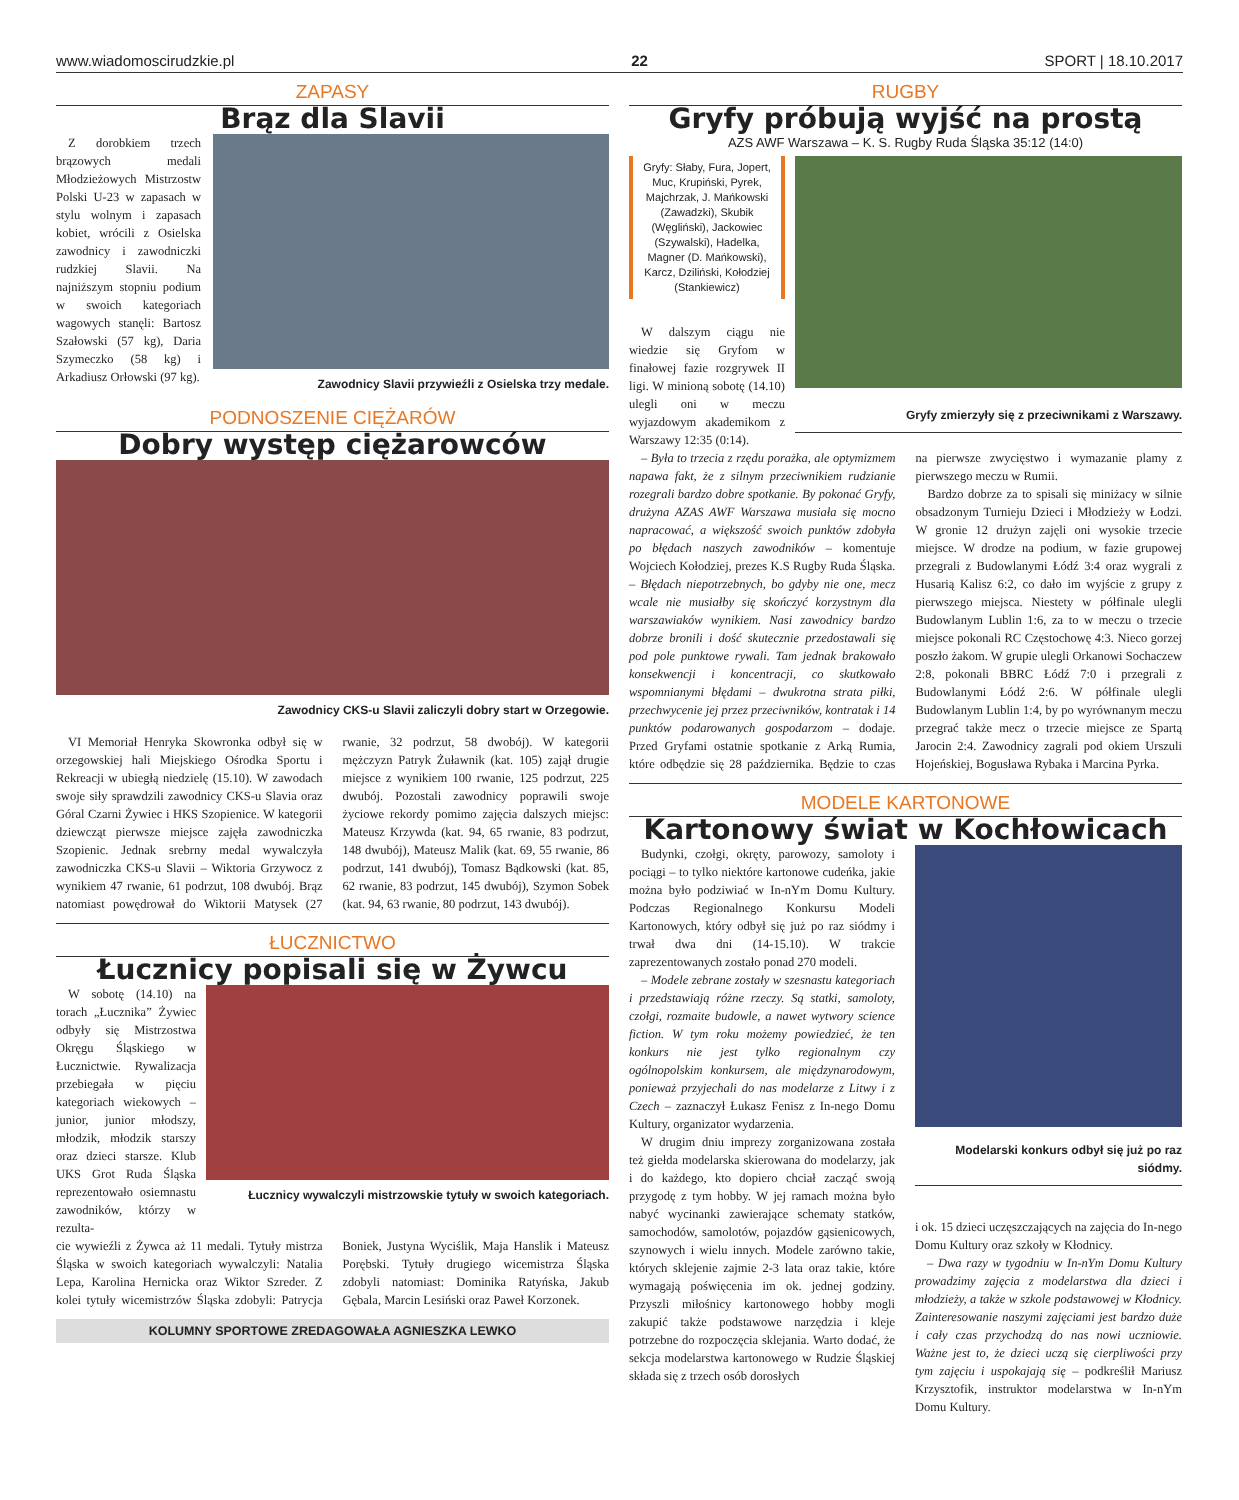www.wiadomoscirudzkie.pl 22 SPORT | 18.10.2017
ZAPASY
Brąz dla Slavii
Z dorobkiem trzech brązowych medali Młodzieżowych Mistrzostw Polski U-23 w zapasach w stylu wolnym i zapasach kobiet, wrócili z Osielska zawodnicy i zawodniczki rudzkiej Slavii. Na najniższym stopniu podium w swoich kategoriach wagowych stanęli: Bartosz Szałowski (57 kg), Daria Szymeczko (58 kg) i Arkadiusz Orłowski (97 kg).
Zawodnicy Slavii przywieźli z Osielska trzy medale.
PODNOSZENIE CIĘŻARÓW
Dobry występ ciężarowców
Zawodnicy CKS-u Slavii zaliczyli dobry start w Orzegowie.
VI Memoriał Henryka Skowronka odbył się w orzegowskiej hali Miejskiego Ośrodka Sportu i Rekreacji w ubiegłą niedzielę (15.10). W zawodach swoje siły sprawdzili zawodnicy CKS-u Slavia oraz Góral Czarni Żywiec i HKS Szopienice. W kategorii dziewcząt pierwsze miejsce zajęła zawodniczka Szopienic. Jednak srebrny medal wywalczyła zawodniczka CKS-u Slavii – Wiktoria Grzywocz z wynikiem 47 rwanie, 61 podrzut, 108 dwubój. Brąz natomiast powędrował do Wiktorii Matysek (27 rwanie, 32 podrzut, 58 dwobój). W kategorii mężczyzn Patryk Żuławnik (kat. 105) zajął drugie miejsce z wynikiem 100 rwanie, 125 podrzut, 225 dwubój. Pozostali zawodnicy poprawili swoje życiowe rekordy pomimo zajęcia dalszych miejsc: Mateusz Krzywda (kat. 94, 65 rwanie, 83 podrzut, 148 dwubój), Mateusz Malik (kat. 69, 55 rwanie, 86 podrzut, 141 dwubój), Tomasz Bądkowski (kat. 85, 62 rwanie, 83 podrzut, 145 dwubój), Szymon Sobek (kat. 94, 63 rwanie, 80 podrzut, 143 dwubój).
ŁUCZNICTWO
Łucznicy popisali się w Żywcu
W sobotę (14.10) na torach „Łucznika” Żywiec odbyły się Mistrzostwa Okręgu Śląskiego w Łucznictwie. Rywalizacja przebiegała w pięciu kategoriach wiekowych – junior, junior młodszy, młodzik, młodzik starszy oraz dzieci starsze. Klub UKS Grot Ruda Śląska reprezentowało osiemnastu zawodników, którzy w rezulta-
Łucznicy wywalczyli mistrzowskie tytuły w swoich kategoriach.
cie wywieźli z Żywca aż 11 medali. Tytuły mistrza Śląska w swoich kategoriach wywalczyli: Natalia Lepa, Karolina Hernicka oraz Wiktor Szreder. Z kolei tytuły wicemistrzów Śląska zdobyli: Patrycja Boniek, Justyna Wyciślik, Maja Hanslik i Mateusz Porębski. Tytuły drugiego wicemistrza Śląska zdobyli natomiast: Dominika Ratyńska, Jakub Gębala, Marcin Lesiński oraz Paweł Korzonek.
KOLUMNY SPORTOWE ZREDAGOWAŁA AGNIESZKA LEWKO
RUGBY
Gryfy próbują wyjść na prostą
AZS AWF Warszawa – K. S. Rugby Ruda Śląska 35:12 (14:0)
Gryfy: Słaby, Fura, Jopert, Muc, Krupiński, Pyrek, Majchrzak, J. Mańkowski (Zawadzki), Skubik (Węgliński), Jackowiec (Szywalski), Hadelka, Magner (D. Mańkowski), Karcz, Dziliński, Kołodziej (Stankiewicz)
W dalszym ciągu nie wiedzie się Gryfom w finałowej fazie rozgrywek II ligi. W minioną sobotę (14.10) ulegli oni w meczu wyjazdowym akademikom z Warszawy 12:35 (0:14).
Gryfy zmierzyły się z przeciwnikami z Warszawy.
– Była to trzecia z rzędu porażka, ale optymizmem napawa fakt, że z silnym przeciwnikiem rudzianie rozegrali bardzo dobre spotkanie. By pokonać Gryfy, drużyna AZAS AWF Warszawa musiała się mocno napracować, a większość swoich punktów zdobyła po błędach naszych zawodników – komentuje Wojciech Kołodziej, prezes K.S Rugby Ruda Śląska. – Błędach niepotrzebnych, bo gdyby nie one, mecz wcale nie musiałby się skończyć korzystnym dla warszawiaków wynikiem. Nasi zawodnicy bardzo dobrze bronili i dość skutecznie przedostawali się pod pole punktowe rywali. Tam jednak brakowało konsekwencji i koncentracji, co skutkowało wspomnianymi błędami – dwukrotna strata piłki, przechwycenie jej przez przeciwników, kontratak i 14 punktów podarowanych gospodarzom – dodaje. Przed Gryfami ostatnie spotkanie z Arką Rumia, które odbędzie się 28 października. Będzie to czas na pierwsze zwycięstwo i wymazanie plamy z pierwszego meczu w Rumii.
Bardzo dobrze za to spisali się miniżacy w silnie obsadzonym Turnieju Dzieci i Młodzieży w Łodzi. W gronie 12 drużyn zajęli oni wysokie trzecie miejsce. W drodze na podium, w fazie grupowej przegrali z Budowlanymi Łódź 3:4 oraz wygrali z Husarią Kalisz 6:2, co dało im wyjście z grupy z pierwszego miejsca. Niestety w półfinale ulegli Budowlanym Lublin 1:6, za to w meczu o trzecie miejsce pokonali RC Częstochowę 4:3. Nieco gorzej poszło żakom. W grupie ulegli Orkanowi Sochaczew 2:8, pokonali BBRC Łódź 7:0 i przegrali z Budowlanymi Łódź 2:6. W półfinale ulegli Budowlanym Lublin 1:4, by po wyrównanym meczu przegrać także mecz o trzecie miejsce ze Spartą Jarocin 2:4. Zawodnicy zagrali pod okiem Urszuli Hojeńskiej, Bogusława Rybaka i Marcina Pyrka.
MODELE KARTONOWE
Kartonowy świat w Kochłowicach
Budynki, czołgi, okręty, parowozy, samoloty i pociągi – to tylko niektóre kartonowe cudeńka, jakie można było podziwiać w In-nYm Domu Kultury. Podczas Regionalnego Konkursu Modeli Kartonowych, który odbył się już po raz siódmy i trwał dwa dni (14-15.10). W trakcie zaprezentowanych zostało ponad 270 modeli.
– Modele zebrane zostały w szesnastu kategoriach i przedstawiają różne rzeczy. Są statki, samoloty, czołgi, rozmaite budowle, a nawet wytwory science fiction. W tym roku możemy powiedzieć, że ten konkurs nie jest tylko regionalnym czy ogólnopolskim konkursem, ale międzynarodowym, ponieważ przyjechali do nas modelarze z Litwy i z Czech – zaznaczył Łukasz Fenisz z In-nego Domu Kultury, organizator wydarzenia.
W drugim dniu imprezy zorganizowana została też giełda modelarska skierowana do modelarzy, jak i do każdego, kto dopiero chciał zacząć swoją przygodę z tym hobby. W jej ramach można było nabyć wycinanki zawierające schematy statków, samochodów, samolotów, pojazdów gąsienicowych, szynowych i wielu innych. Modele zarówno takie, których sklejenie zajmie 2-3 lata oraz takie, które wymagają poświęcenia im ok. jednej godziny. Przyszli miłośnicy kartonowego hobby mogli zakupić także podstawowe narzędzia i kleje potrzebne do rozpoczęcia sklejania. Warto dodać, że sekcja modelarstwa kartonowego w Rudzie Śląskiej składa się z trzech osób dorosłych
Modelarski konkurs odbył się już po raz siódmy.
i ok. 15 dzieci uczęszczających na zajęcia do In-nego Domu Kultury oraz szkoły w Kłodnicy.
– Dwa razy w tygodniu w In-nYm Domu Kultury prowadzimy zajęcia z modelarstwa dla dzieci i młodzieży, a także w szkole podstawowej w Kłodnicy. Zainteresowanie naszymi zajęciami jest bardzo duże i cały czas przychodzą do nas nowi uczniowie. Ważne jest to, że dzieci uczą się cierpliwości przy tym zajęciu i uspokajają się – podkreślił Mariusz Krzysztofik, instruktor modelarstwa w In-nYm Domu Kultury.